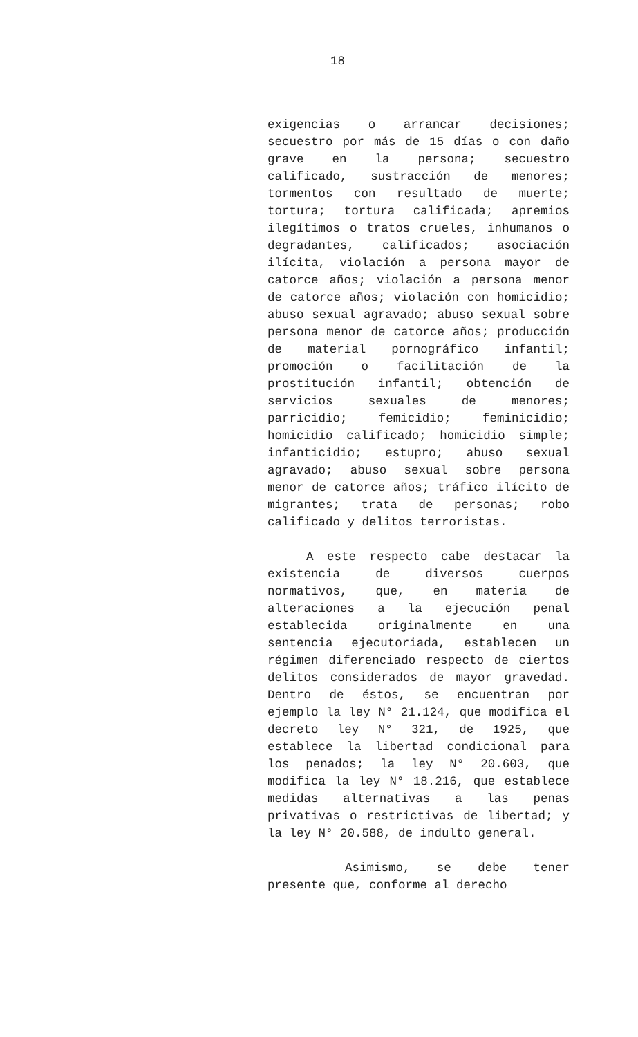18
exigencias o arrancar decisiones; secuestro por más de 15 días o con daño grave en la persona; secuestro calificado, sustracción de menores; tormentos con resultado de muerte; tortura; tortura calificada; apremios ilegítimos o tratos crueles, inhumanos o degradantes, calificados; asociación ilícita, violación a persona mayor de catorce años; violación a persona menor de catorce años; violación con homicidio; abuso sexual agravado; abuso sexual sobre persona menor de catorce años; producción de material pornográfico infantil; promoción o facilitación de la prostitución infantil; obtención de servicios sexuales de menores; parricidio; femicidio; feminicidio; homicidio calificado; homicidio simple; infanticidio; estupro; abuso sexual agravado; abuso sexual sobre persona menor de catorce años; tráfico ilícito de migrantes; trata de personas; robo calificado y delitos terroristas.
A este respecto cabe destacar la existencia de diversos cuerpos normativos, que, en materia de alteraciones a la ejecución penal establecida originalmente en una sentencia ejecutoriada, establecen un régimen diferenciado respecto de ciertos delitos considerados de mayor gravedad. Dentro de éstos, se encuentran por ejemplo la ley N° 21.124, que modifica el decreto ley N° 321, de 1925, que establece la libertad condicional para los penados; la ley N° 20.603, que modifica la ley N° 18.216, que establece medidas alternativas a las penas privativas o restrictivas de libertad; y la ley N° 20.588, de indulto general.
Asimismo, se debe tener presente que, conforme al derecho